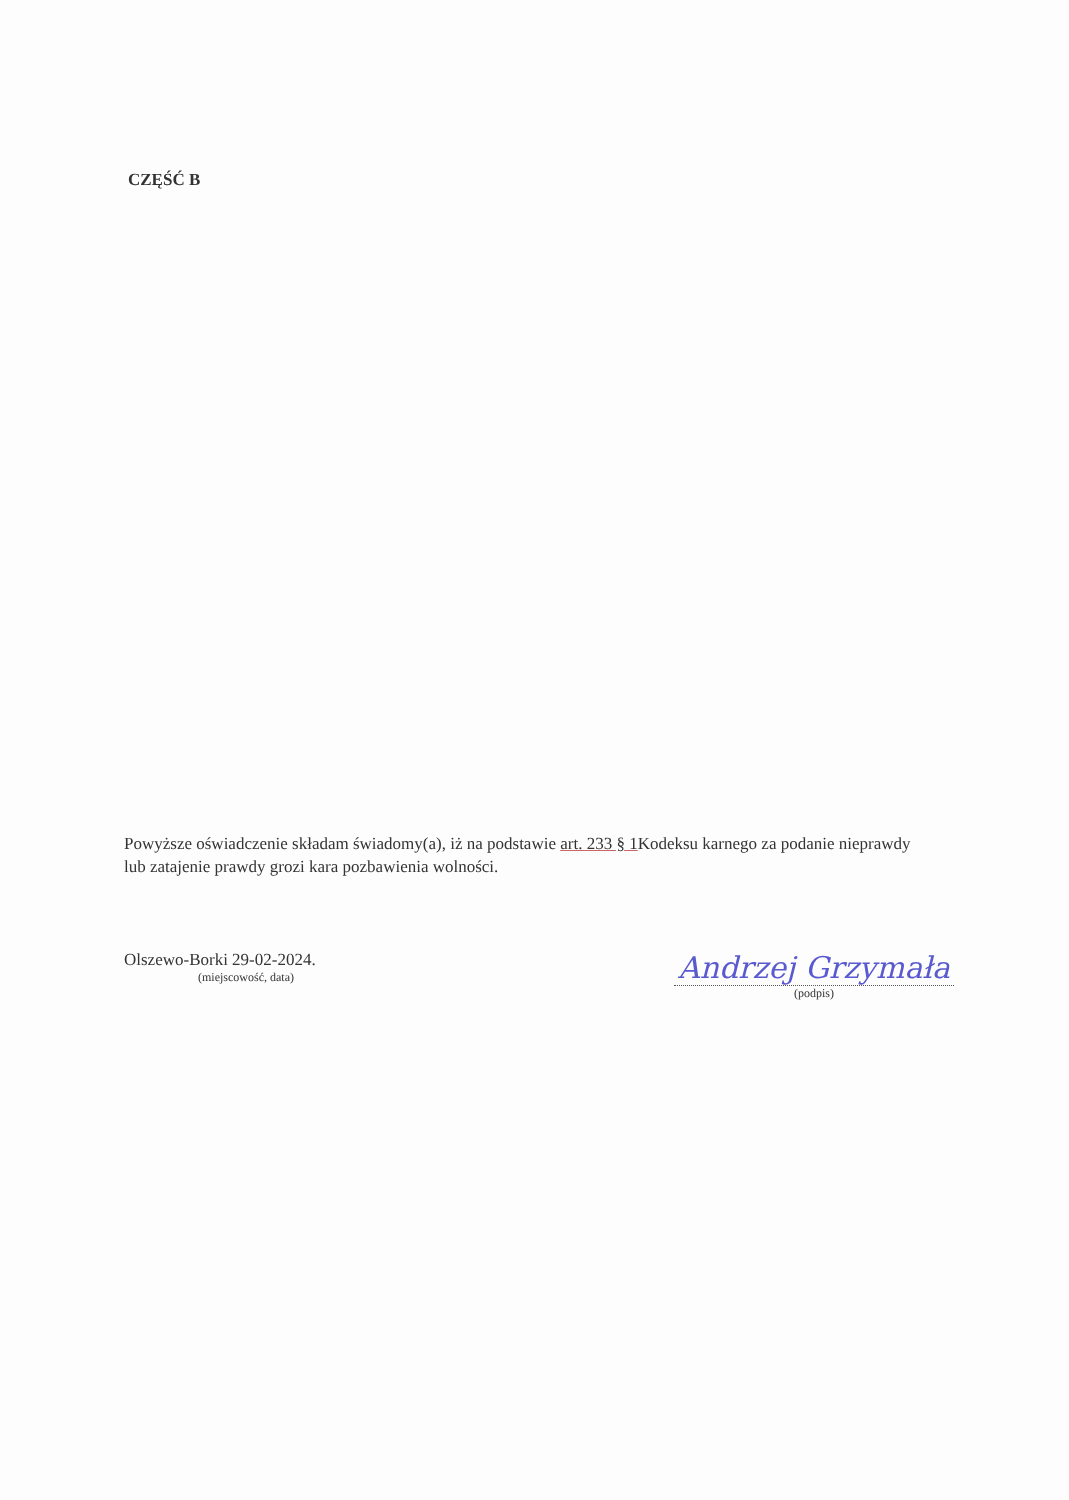CZĘŚĆ B
Powyższe oświadczenie składam świadomy(a), iż na podstawie art. 233 § 1 Kodeksu karnego za podanie nieprawdy lub zatajenie prawdy grozi kara pozbawienia wolności.
Olszewo-Borki 29-02-2024.
(miejscowość, data)
Andrzej Grzymała
(podpis)